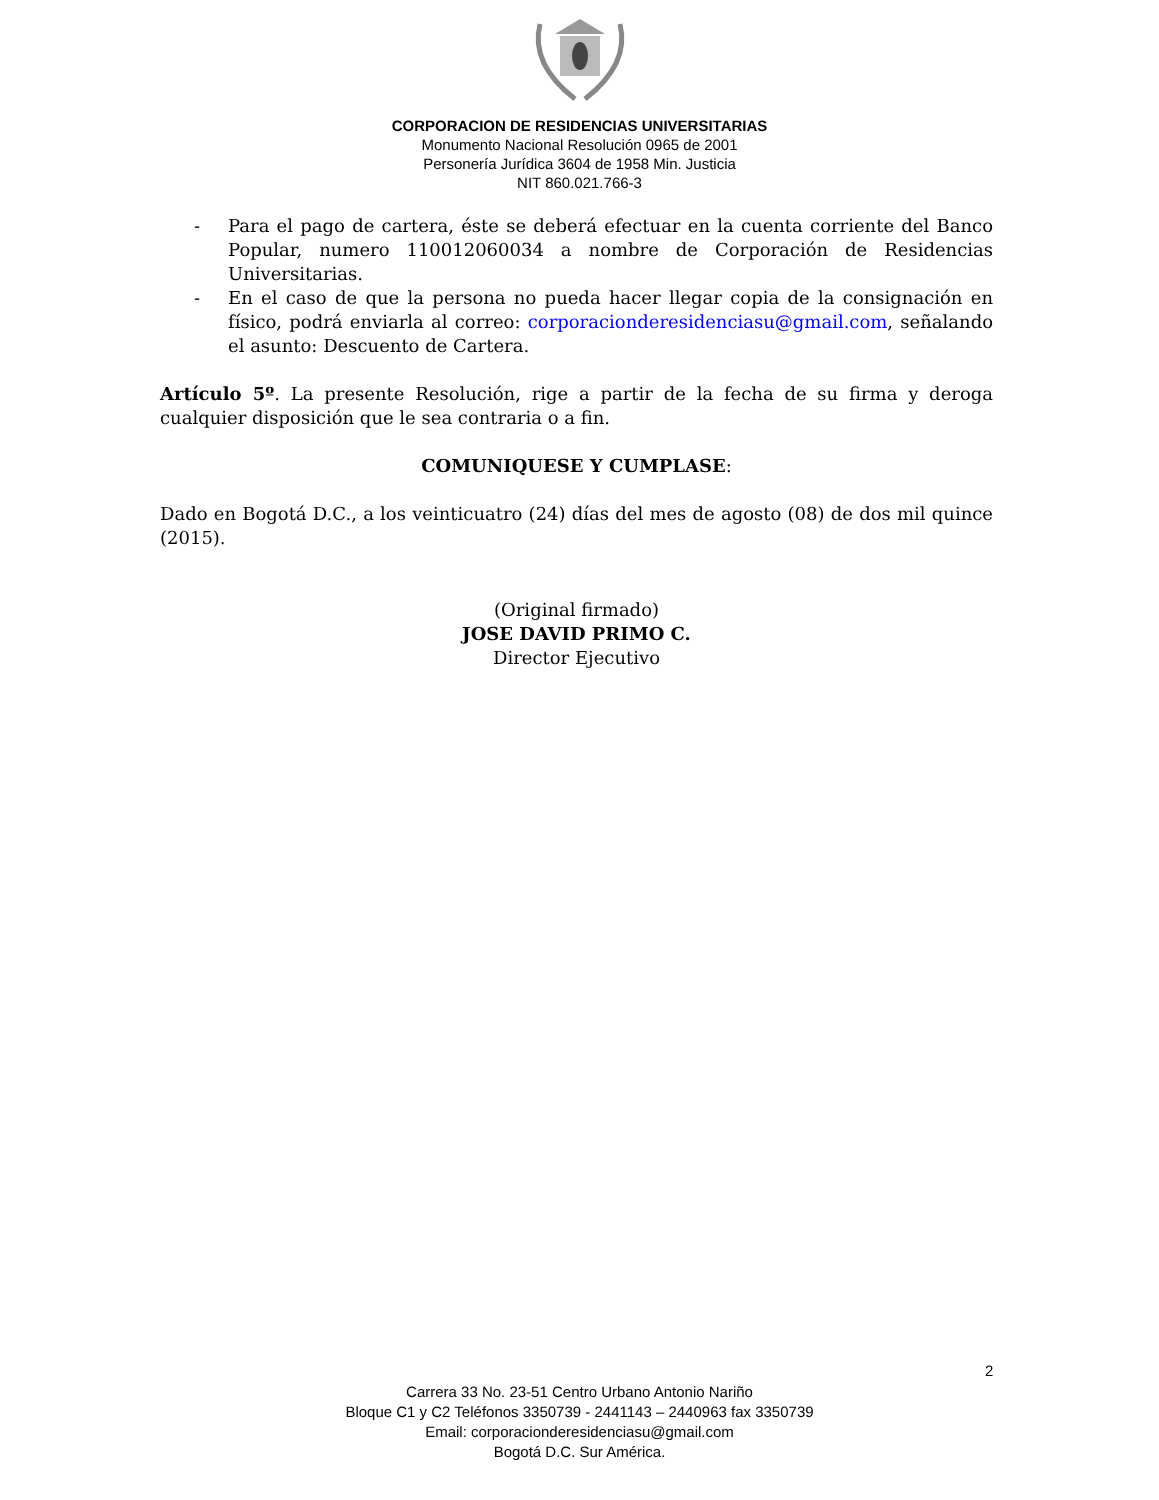CORPORACION DE RESIDENCIAS UNIVERSITARIAS
Monumento Nacional Resolución 0965 de 2001
Personería Jurídica 3604 de 1958 Min. Justicia
NIT 860.021.766-3
- Para el pago de cartera, éste se deberá efectuar en la cuenta corriente del Banco Popular, numero 110012060034 a nombre de Corporación de Residencias Universitarias.
- En el caso de que la persona no pueda hacer llegar copia de la consignación en físico, podrá enviarla al correo: corporacionderesidenciasu@gmail.com, señalando el asunto: Descuento de Cartera.
Artículo 5º. La presente Resolución, rige a partir de la fecha de su firma y deroga cualquier disposición que le sea contraria o a fin.
COMUNIQUESE Y CUMPLASE:
Dado en Bogotá D.C., a los veinticuatro (24) días del mes de agosto (08) de dos mil quince (2015).
(Original firmado)
JOSE DAVID PRIMO C.
Director Ejecutivo
2
Carrera 33 No. 23-51 Centro Urbano Antonio Nariño
Bloque C1 y C2 Teléfonos 3350739 - 2441143 – 2440963 fax 3350739
Email: corporacionderesidenciasu@gmail.com
Bogotá D.C. Sur América.